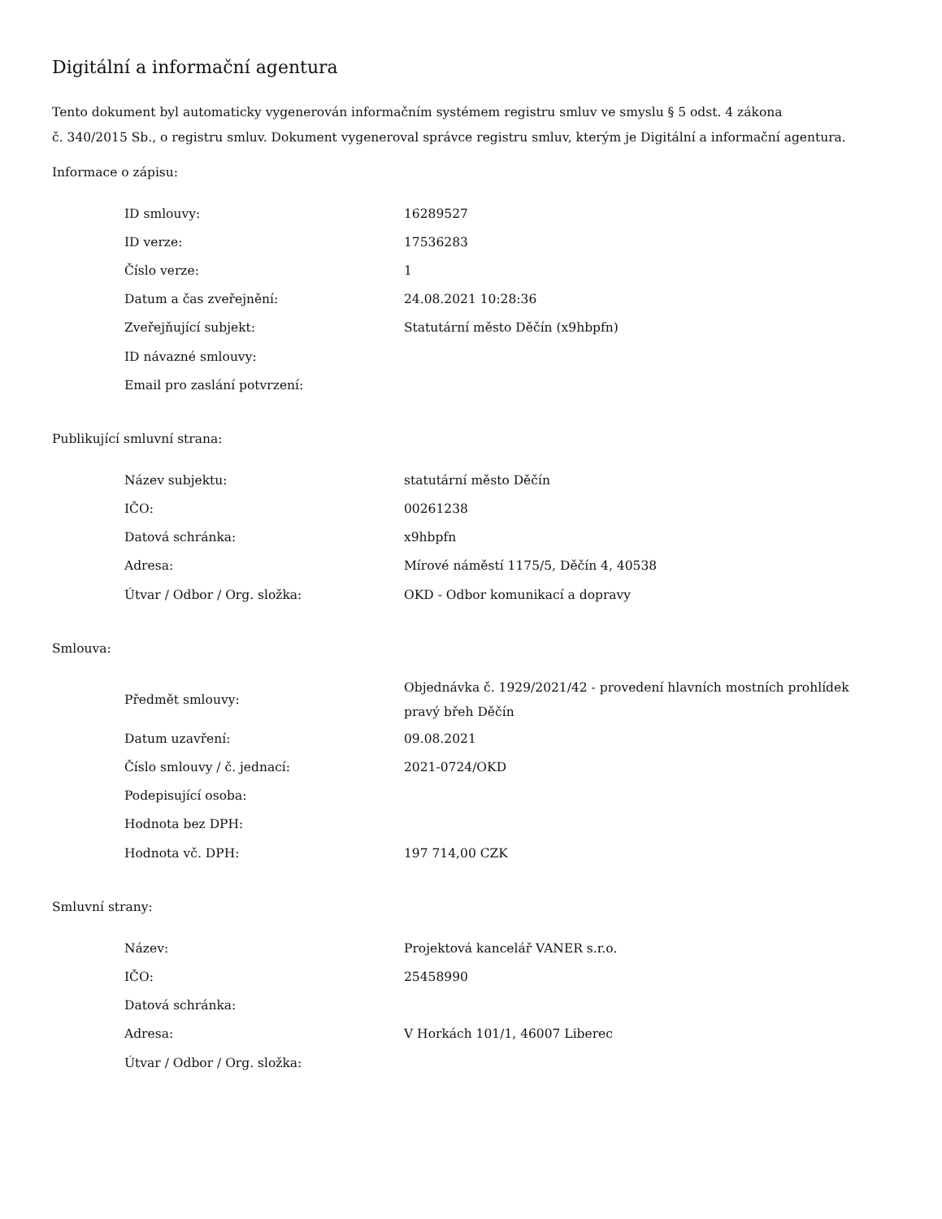Digitální a informační agentura
Tento dokument byl automaticky vygenerován informačním systémem registru smluv ve smyslu § 5 odst. 4 zákona
č. 340/2015 Sb., o registru smluv. Dokument vygeneroval správce registru smluv, kterým je Digitální a informační agentura.
Informace o zápisu:
| ID smlouvy: | 16289527 |
| ID verze: | 17536283 |
| Číslo verze: | 1 |
| Datum a čas zveřejnění: | 24.08.2021 10:28:36 |
| Zveřejňující subjekt: | Statutární město Děčín (x9hbpfn) |
| ID návazné smlouvy: | |
| Email pro zaslání potvrzení: | |
Publikující smluvní strana:
| Název subjektu: | statutární město Děčín |
| IČO: | 00261238 |
| Datová schránka: | x9hbpfn |
| Adresa: | Mírové náměstí 1175/5, Děčín 4, 40538 |
| Útvar / Odbor / Org. složka: | OKD - Odbor komunikací a dopravy |
Smlouva:
| Předmět smlouvy: | Objednávka č. 1929/2021/42 - provedení hlavních mostních prohlídek pravý břeh Děčín |
| Datum uzavření: | 09.08.2021 |
| Číslo smlouvy / č. jednací: | 2021-0724/OKD |
| Podepisující osoba: | |
| Hodnota bez DPH: | |
| Hodnota vč. DPH: | 197 714,00 CZK |
Smluvní strany:
| Název: | Projektová kancelář VANER s.r.o. |
| IČO: | 25458990 |
| Datová schránka: | |
| Adresa: | V Horkách 101/1, 46007 Liberec |
| Útvar / Odbor / Org. složka: | |